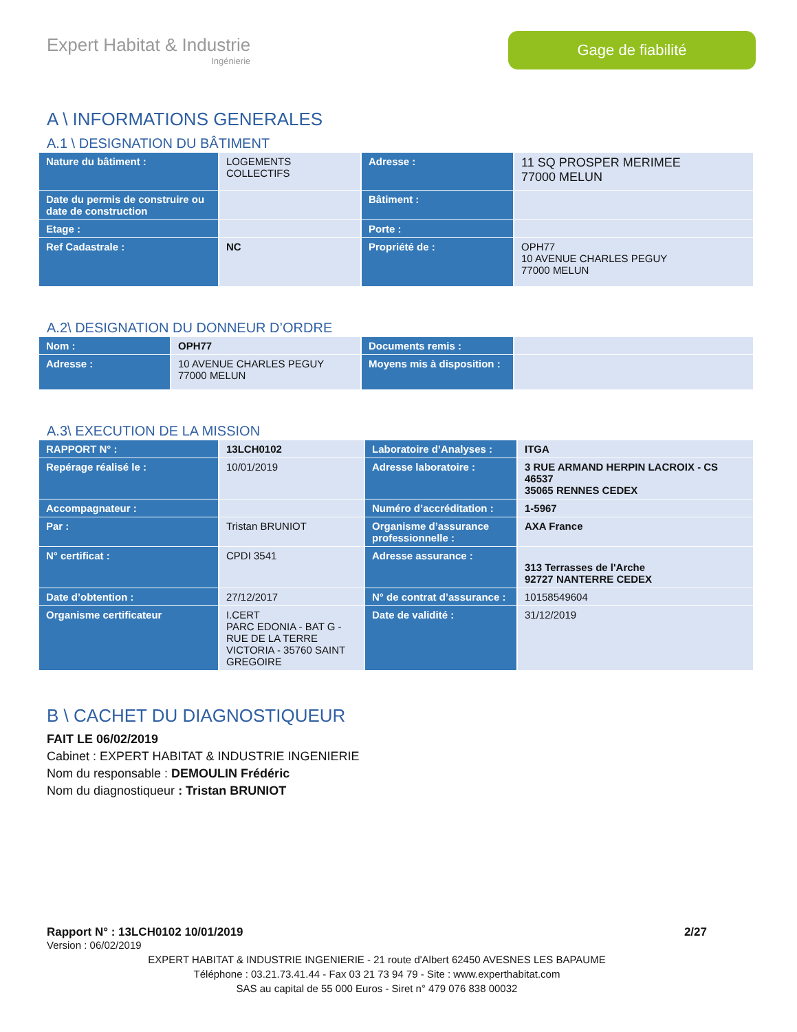Expert Habitat & Industrie
Ingénierie
Gage de fiabilité
A \ INFORMATIONS GENERALES
A.1 \ DESIGNATION DU BÂTIMENT
| Nature du bâtiment : | LOGEMENTS COLLECTIFS | Adresse : | 11 SQ PROSPER MERIMEE 77000 MELUN |
| Date du permis de construire ou date de construction | | Bâtiment : | |
| Etage : | | Porte : | |
| Ref Cadastrale : | NC | Propriété de : | OPH77 10 AVENUE CHARLES PEGUY 77000 MELUN |
A.2\ DESIGNATION DU DONNEUR D’ORDRE
| Nom : | OPH77 | Documents remis : | |
| Adresse : | 10 AVENUE CHARLES PEGUY 77000 MELUN | Moyens mis à disposition : | |
A.3\ EXECUTION DE LA MISSION
| RAPPORT N° : | 13LCH0102 | Laboratoire d’Analyses : | ITGA |
| Repérage réalisé le : | 10/01/2019 | Adresse laboratoire : | 3 RUE ARMAND HERPIN LACROIX - CS 46537 35065 RENNES CEDEX |
| Accompagnateur : | | Numéro d’accréditation : | 1-5967 |
| Par : | Tristan BRUNIOT | Organisme d’assurance professionnelle : | AXA France |
| N° certificat : | CPDI 3541 | Adresse assurance : | 313 Terrasses de l'Arche 92727 NANTERRE CEDEX |
| Date d’obtention : | 27/12/2017 | N° de contrat d’assurance : | 10158549604 |
| Organisme certificateur | I.CERT PARC EDONIA - BAT G - RUE DE LA TERRE VICTORIA - 35760 SAINT GREGOIRE | Date de validité : | 31/12/2019 |
B \ CACHET DU DIAGNOSTIQUEUR
FAIT LE 06/02/2019
Cabinet : EXPERT HABITAT & INDUSTRIE INGENIERIE
Nom du responsable : DEMOULIN Frédéric
Nom du diagnostiqueur : Tristan BRUNIOT
Rapport N° : 13LCH0102 10/01/2019 2/27
Version : 06/02/2019
EXPERT HABITAT & INDUSTRIE INGENIERIE - 21 route d'Albert 62450 AVESNES LES BAPAUME
Téléphone : 03.21.73.41.44 - Fax 03 21 73 94 79 - Site : www.experthabitat.com
SAS au capital de 55 000 Euros - Siret n° 479 076 838 00032